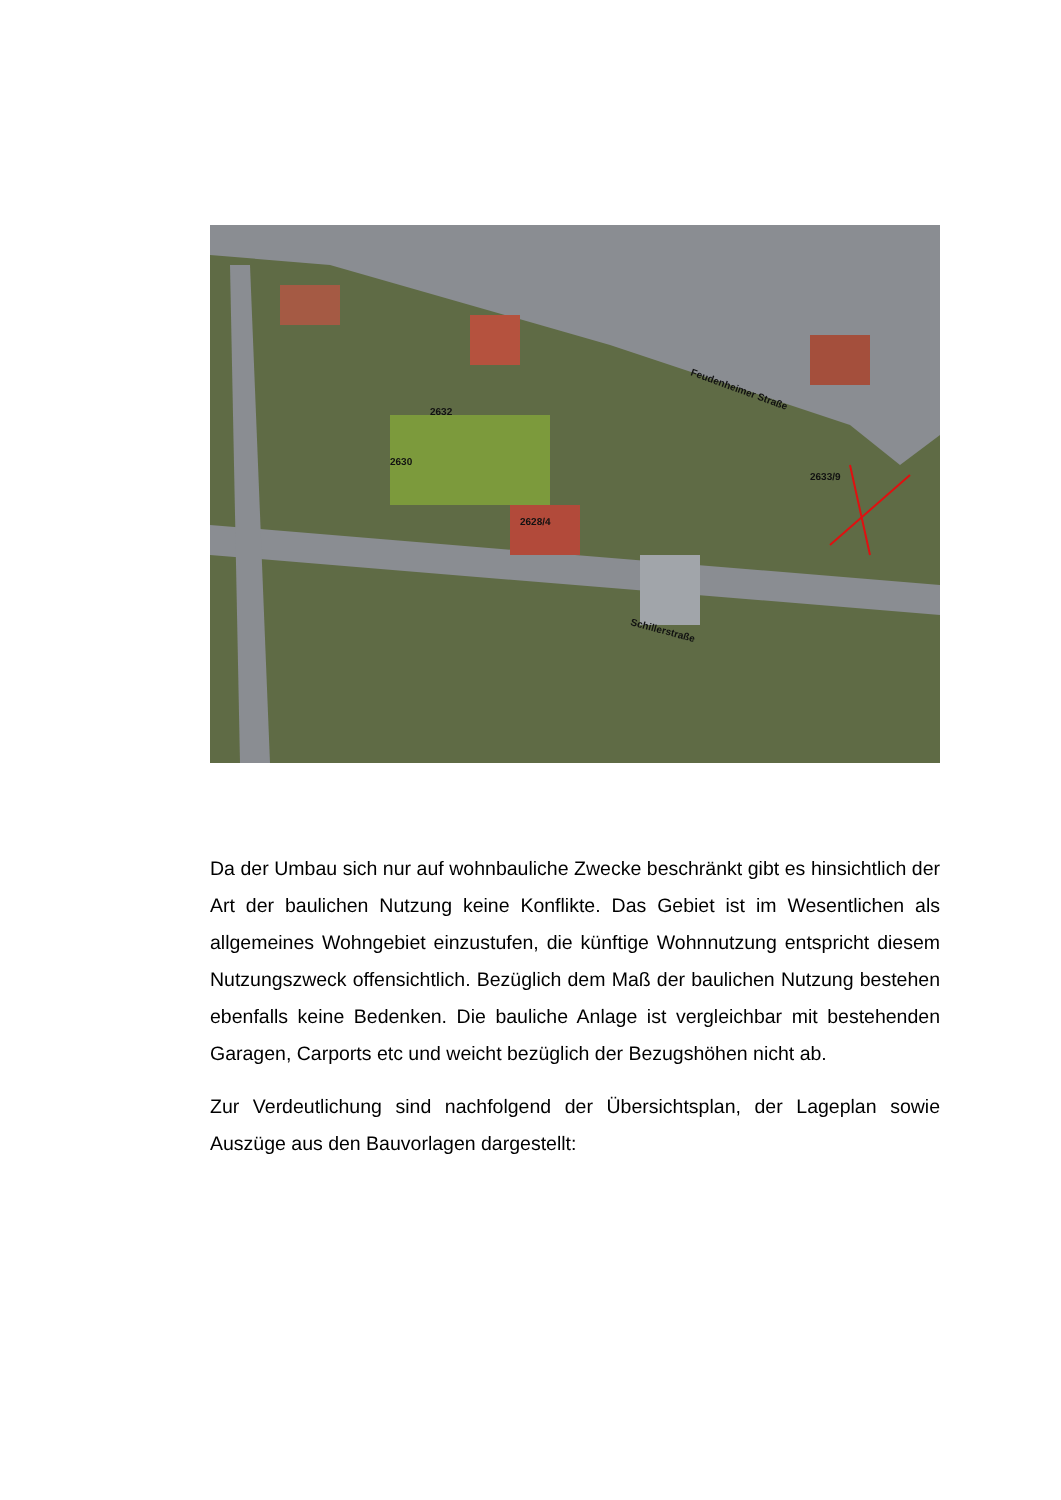Feudenheimer Straße
Schillerstraße
2632
2630
2628/4
2633/9
Da der Umbau sich nur auf wohnbauliche Zwecke beschränkt gibt es hinsichtlich der Art der baulichen Nutzung keine Konflikte. Das Gebiet ist im Wesentlichen als allgemeines Wohngebiet einzustufen, die künftige Wohnnutzung entspricht diesem Nutzungszweck offensichtlich. Bezüglich dem Maß der baulichen Nutzung bestehen ebenfalls keine Bedenken. Die bauliche Anlage ist vergleichbar mit bestehenden Garagen, Carports etc und weicht bezüglich der Bezugshöhen nicht ab.
Zur Verdeutlichung sind nachfolgend der Übersichtsplan, der Lageplan sowie Auszüge aus den Bauvorlagen dargestellt: